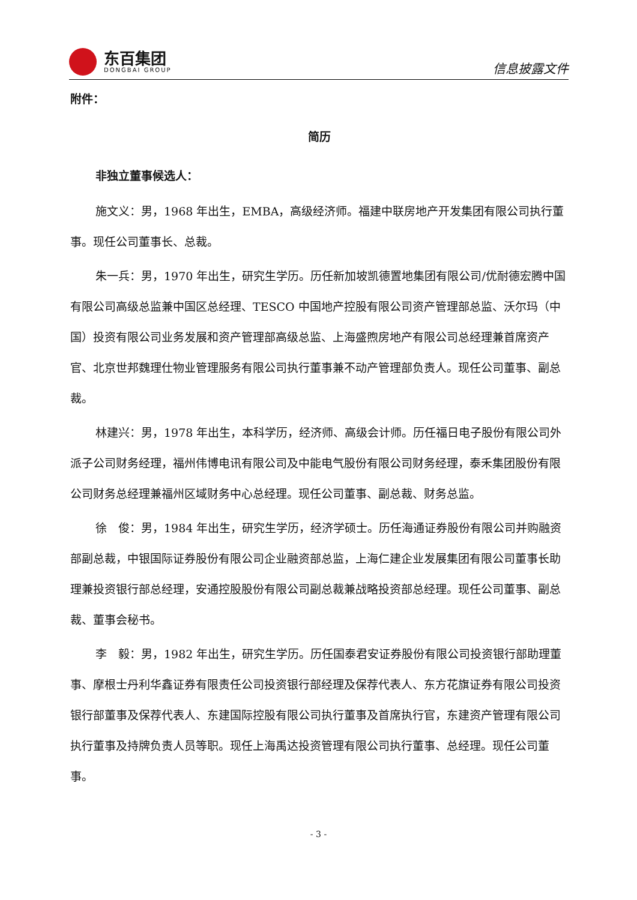东百集团
DONGBAI GROUP
信息披露文件
附件：
简历
非独立董事候选人：
施文义：男，1968 年出生，EMBA，高级经济师。福建中联房地产开发集团有限公司执行董事。现任公司董事长、总裁。
朱一兵：男，1970 年出生，研究生学历。历任新加坡凯德置地集团有限公司/优耐德宏腾中国有限公司高级总监兼中国区总经理、TESCO 中国地产控股有限公司资产管理部总监、沃尔玛（中国）投资有限公司业务发展和资产管理部高级总监、上海盛煦房地产有限公司总经理兼首席资产官、北京世邦魏理仕物业管理服务有限公司执行董事兼不动产管理部负责人。现任公司董事、副总裁。
林建兴：男，1978 年出生，本科学历，经济师、高级会计师。历任福日电子股份有限公司外派子公司财务经理，福州伟博电讯有限公司及中能电气股份有限公司财务经理，泰禾集团股份有限公司财务总经理兼福州区域财务中心总经理。现任公司董事、副总裁、财务总监。
徐　俊：男，1984 年出生，研究生学历，经济学硕士。历任海通证券股份有限公司并购融资部副总裁，中银国际证券股份有限公司企业融资部总监，上海仁建企业发展集团有限公司董事长助理兼投资银行部总经理，安通控股股份有限公司副总裁兼战略投资部总经理。现任公司董事、副总裁、董事会秘书。
李　毅：男，1982 年出生，研究生学历。历任国泰君安证券股份有限公司投资银行部助理董事、摩根士丹利华鑫证券有限责任公司投资银行部经理及保荐代表人、东方花旗证券有限公司投资银行部董事及保荐代表人、东建国际控股有限公司执行董事及首席执行官，东建资产管理有限公司执行董事及持牌负责人员等职。现任上海禹达投资管理有限公司执行董事、总经理。现任公司董事。
- 3 -